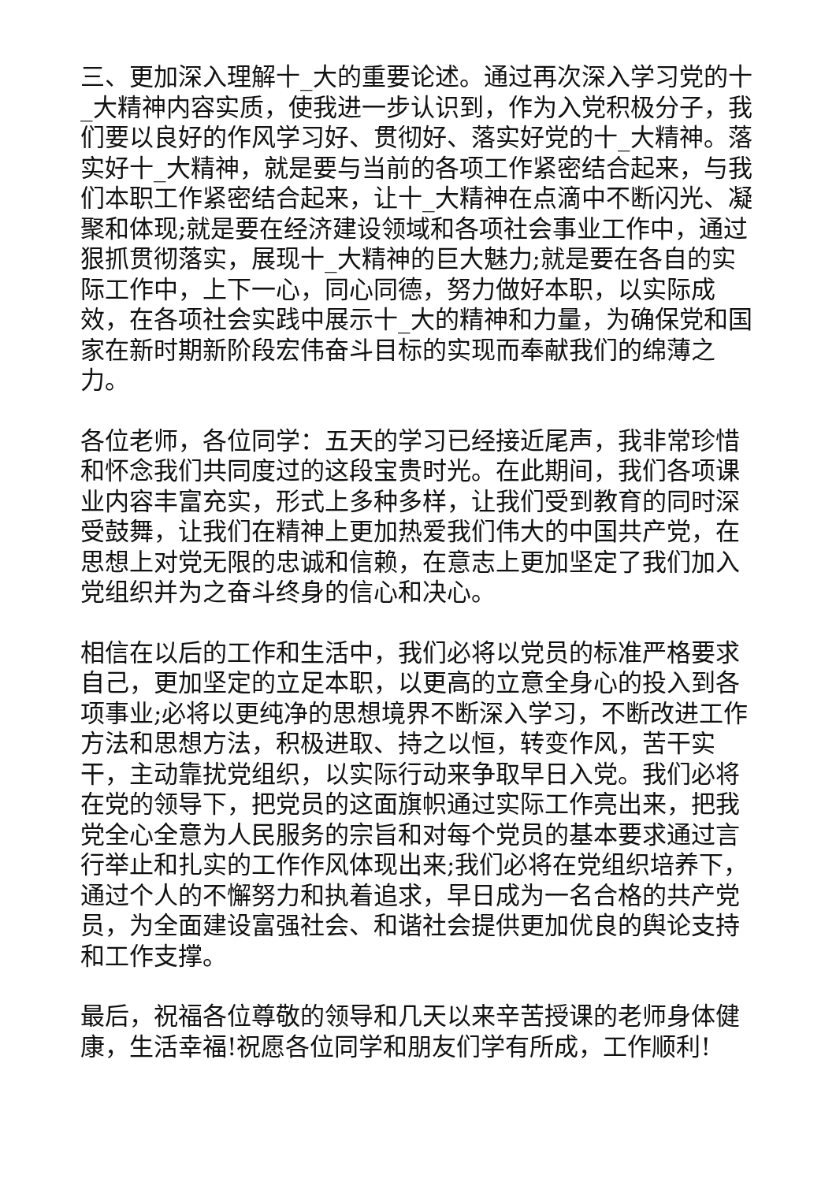三、更加深入理解十_大的重要论述。通过再次深入学习党的十_大精神内容实质，使我进一步认识到，作为入党积极分子，我们要以良好的作风学习好、贯彻好、落实好党的十_大精神。落实好十_大精神，就是要与当前的各项工作紧密结合起来，与我们本职工作紧密结合起来，让十_大精神在点滴中不断闪光、凝聚和体现;就是要在经济建设领域和各项社会事业工作中，通过狠抓贯彻落实，展现十_大精神的巨大魅力;就是要在各自的实际工作中，上下一心，同心同德，努力做好本职，以实际成效，在各项社会实践中展示十_大的精神和力量，为确保党和国家在新时期新阶段宏伟奋斗目标的实现而奉献我们的绵薄之力。
各位老师，各位同学：五天的学习已经接近尾声，我非常珍惜和怀念我们共同度过的这段宝贵时光。在此期间，我们各项课业内容丰富充实，形式上多种多样，让我们受到教育的同时深受鼓舞，让我们在精神上更加热爱我们伟大的中国共产党，在思想上对党无限的忠诚和信赖，在意志上更加坚定了我们加入党组织并为之奋斗终身的信心和决心。
相信在以后的工作和生活中，我们必将以党员的标准严格要求自己，更加坚定的立足本职，以更高的立意全身心的投入到各项事业;必将以更纯净的思想境界不断深入学习，不断改进工作方法和思想方法，积极进取、持之以恒，转变作风，苦干实干，主动靠扰党组织，以实际行动来争取早日入党。我们必将在党的领导下，把党员的这面旗帜通过实际工作亮出来，把我党全心全意为人民服务的宗旨和对每个党员的基本要求通过言行举止和扎实的工作作风体现出来;我们必将在党组织培养下，通过个人的不懈努力和执着追求，早日成为一名合格的共产党员，为全面建设富强社会、和谐社会提供更加优良的舆论支持和工作支撑。
最后，祝福各位尊敬的领导和几天以来辛苦授课的老师身体健康，生活幸福!祝愿各位同学和朋友们学有所成，工作顺利!